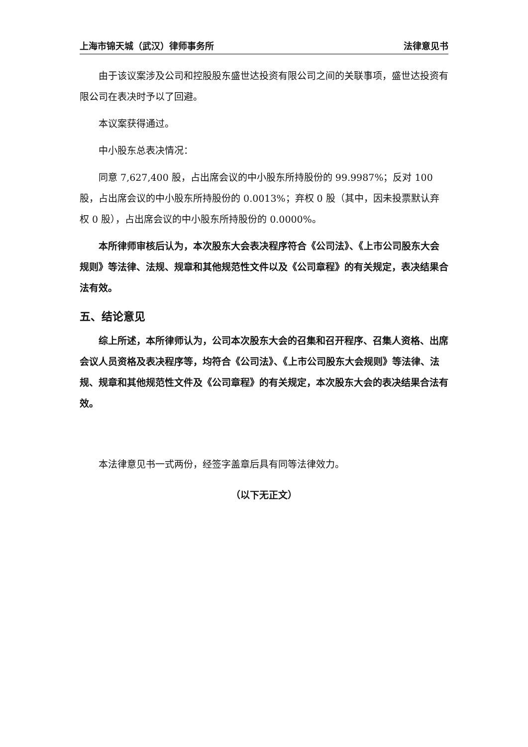上海市锦天城（武汉）律师事务所 法律意见书
由于该议案涉及公司和控股股东盛世达投资有限公司之间的关联事项，盛世达投资有限公司在表决时予以了回避。
本议案获得通过。
中小股东总表决情况：
同意 7,627,400 股，占出席会议的中小股东所持股份的 99.9987%；反对 100 股，占出席会议的中小股东所持股份的 0.0013%；弃权 0 股（其中，因未投票默认弃权 0 股），占出席会议的中小股东所持股份的 0.0000%。
本所律师审核后认为，本次股东大会表决程序符合《公司法》、《上市公司股东大会规则》等法律、法规、规章和其他规范性文件以及《公司章程》的有关规定，表决结果合法有效。
五、结论意见
综上所述，本所律师认为，公司本次股东大会的召集和召开程序、召集人资格、出席会议人员资格及表决程序等，均符合《公司法》、《上市公司股东大会规则》等法律、法规、规章和其他规范性文件及《公司章程》的有关规定，本次股东大会的表决结果合法有效。
本法律意见书一式两份，经签字盖章后具有同等法律效力。
（以下无正文）